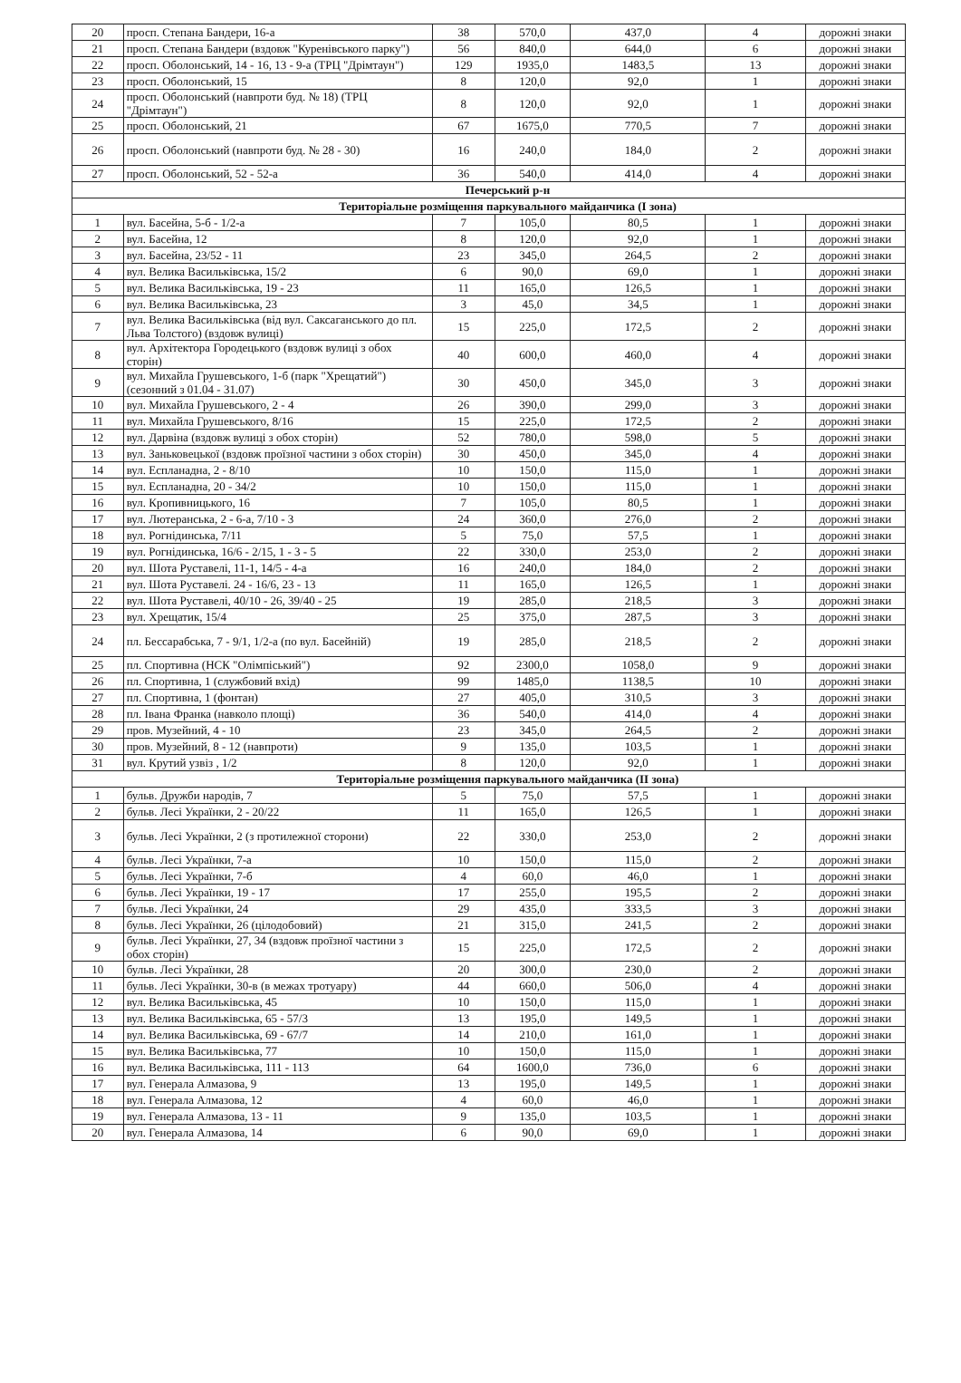| 20 | просп. Степана Бандери, 16-а | 38 | 570,0 | 437,0 | 4 | дорожні знаки |
| 21 | просп. Степана Бандери (вздовж "Куренівського парку") | 56 | 840,0 | 644,0 | 6 | дорожні знаки |
| 22 | просп. Оболонський, 14 - 16, 13 - 9-а (ТРЦ "Дрімтаун") | 129 | 1935,0 | 1483,5 | 13 | дорожні знаки |
| 23 | просп. Оболонський, 15 | 8 | 120,0 | 92,0 | 1 | дорожні знаки |
| 24 | просп. Оболонський (навпроти буд. № 18) (ТРЦ "Дрімтаун") | 8 | 120,0 | 92,0 | 1 | дорожні знаки |
| 25 | просп. Оболонський, 21 | 67 | 1675,0 | 770,5 | 7 | дорожні знаки |
| 26 | просп. Оболонський (навпроти буд. № 28 - 30) | 16 | 240,0 | 184,0 | 2 | дорожні знаки |
| 27 | просп. Оболонський, 52 - 52-а | 36 | 540,0 | 414,0 | 4 | дорожні знаки |
| Печерський р-н | | | | | | |
| Територіальне розміщення паркувального майданчика (I зона) | | | | | | |
| 1 | вул. Басейна, 5-б - 1/2-а | 7 | 105,0 | 80,5 | 1 | дорожні знаки |
| 2 | вул. Басейна, 12 | 8 | 120,0 | 92,0 | 1 | дорожні знаки |
| 3 | вул. Басейна, 23/52 - 11 | 23 | 345,0 | 264,5 | 2 | дорожні знаки |
| 4 | вул. Велика Васильківська, 15/2 | 6 | 90,0 | 69,0 | 1 | дорожні знаки |
| 5 | вул. Велика Васильківська, 19 - 23 | 11 | 165,0 | 126,5 | 1 | дорожні знаки |
| 6 | вул. Велика Васильківська, 23 | 3 | 45,0 | 34,5 | 1 | дорожні знаки |
| 7 | вул. Велика Васильківська (від вул. Саксаганського до пл. Льва Толстого) (вздовж вулиці) | 15 | 225,0 | 172,5 | 2 | дорожні знаки |
| 8 | вул. Архітектора Городецького (вздовж вулиці з обох сторін) | 40 | 600,0 | 460,0 | 4 | дорожні знаки |
| 9 | вул. Михайла Грушевського, 1-б (парк "Хрещатий") (сезонний з 01.04 - 31.07) | 30 | 450,0 | 345,0 | 3 | дорожні знаки |
| 10 | вул. Михайла Грушевського, 2 - 4 | 26 | 390,0 | 299,0 | 3 | дорожні знаки |
| 11 | вул. Михайла Грушевського, 8/16 | 15 | 225,0 | 172,5 | 2 | дорожні знаки |
| 12 | вул. Дарвіна (вздовж вулиці з обох сторін) | 52 | 780,0 | 598,0 | 5 | дорожні знаки |
| 13 | вул. Заньковецької (вздовж проїзної частини з обох сторін) | 30 | 450,0 | 345,0 | 4 | дорожні знаки |
| 14 | вул. Еспланадна, 2 - 8/10 | 10 | 150,0 | 115,0 | 1 | дорожні знаки |
| 15 | вул. Еспланадна, 20 - 34/2 | 10 | 150,0 | 115,0 | 1 | дорожні знаки |
| 16 | вул. Кропивницького, 16 | 7 | 105,0 | 80,5 | 1 | дорожні знаки |
| 17 | вул. Лютеранська, 2 - 6-а, 7/10 - 3 | 24 | 360,0 | 276,0 | 2 | дорожні знаки |
| 18 | вул. Рогнідинська, 7/11 | 5 | 75,0 | 57,5 | 1 | дорожні знаки |
| 19 | вул. Рогнідинська, 16/6 - 2/15, 1 - 3 - 5 | 22 | 330,0 | 253,0 | 2 | дорожні знаки |
| 20 | вул. Шота Руставелі, 11-1, 14/5 - 4-а | 16 | 240,0 | 184,0 | 2 | дорожні знаки |
| 21 | вул. Шота Руставелі. 24 - 16/6, 23 - 13 | 11 | 165,0 | 126,5 | 1 | дорожні знаки |
| 22 | вул. Шота Руставелі, 40/10 - 26, 39/40 - 25 | 19 | 285,0 | 218,5 | 3 | дорожні знаки |
| 23 | вул. Хрещатик, 15/4 | 25 | 375,0 | 287,5 | 3 | дорожні знаки |
| 24 | пл. Бессарабська, 7 - 9/1, 1/2-а (по вул. Басейній) | 19 | 285,0 | 218,5 | 2 | дорожні знаки |
| 25 | пл. Спортивна (НСК "Олімпіський") | 92 | 2300,0 | 1058,0 | 9 | дорожні знаки |
| 26 | пл. Спортивна, 1 (службовий вхід) | 99 | 1485,0 | 1138,5 | 10 | дорожні знаки |
| 27 | пл. Спортивна, 1 (фонтан) | 27 | 405,0 | 310,5 | 3 | дорожні знаки |
| 28 | пл. Івана Франка (навколо площі) | 36 | 540,0 | 414,0 | 4 | дорожні знаки |
| 29 | пров. Музейний, 4 - 10 | 23 | 345,0 | 264,5 | 2 | дорожні знаки |
| 30 | пров. Музейний, 8 - 12 (навпроти) | 9 | 135,0 | 103,5 | 1 | дорожні знаки |
| 31 | вул. Крутий узвіз , 1/2 | 8 | 120,0 | 92,0 | 1 | дорожні знаки |
| Територіальне розміщення паркувального майданчика (II зона) | | | | | | |
| 1 | бульв. Дружби народів, 7 | 5 | 75,0 | 57,5 | 1 | дорожні знаки |
| 2 | бульв. Лесі Українки, 2 - 20/22 | 11 | 165,0 | 126,5 | 1 | дорожні знаки |
| 3 | бульв. Лесі Українки, 2 (з протилежної сторони) | 22 | 330,0 | 253,0 | 2 | дорожні знаки |
| 4 | бульв. Лесі Українки, 7-а | 10 | 150,0 | 115,0 | 2 | дорожні знаки |
| 5 | бульв. Лесі Українки, 7-б | 4 | 60,0 | 46,0 | 1 | дорожні знаки |
| 6 | бульв. Лесі Українки, 19 - 17 | 17 | 255,0 | 195,5 | 2 | дорожні знаки |
| 7 | бульв. Лесі Українки, 24 | 29 | 435,0 | 333,5 | 3 | дорожні знаки |
| 8 | бульв. Лесі Українки, 26 (цілодобовий) | 21 | 315,0 | 241,5 | 2 | дорожні знаки |
| 9 | бульв. Лесі Українки, 27, 34 (вздовж проїзної частини з обох сторін) | 15 | 225,0 | 172,5 | 2 | дорожні знаки |
| 10 | бульв. Лесі Українки, 28 | 20 | 300,0 | 230,0 | 2 | дорожні знаки |
| 11 | бульв. Лесі Українки, 30-в (в межах тротуару) | 44 | 660,0 | 506,0 | 4 | дорожні знаки |
| 12 | вул. Велика Васильківська, 45 | 10 | 150,0 | 115,0 | 1 | дорожні знаки |
| 13 | вул. Велика Васильківська, 65 - 57/3 | 13 | 195,0 | 149,5 | 1 | дорожні знаки |
| 14 | вул. Велика Васильківська, 69 - 67/7 | 14 | 210,0 | 161,0 | 1 | дорожні знаки |
| 15 | вул. Велика Васильківська, 77 | 10 | 150,0 | 115,0 | 1 | дорожні знаки |
| 16 | вул. Велика Васильківська, 111 - 113 | 64 | 1600,0 | 736,0 | 6 | дорожні знаки |
| 17 | вул. Генерала Алмазова, 9 | 13 | 195,0 | 149,5 | 1 | дорожні знаки |
| 18 | вул. Генерала Алмазова, 12 | 4 | 60,0 | 46,0 | 1 | дорожні знаки |
| 19 | вул. Генерала Алмазова, 13 - 11 | 9 | 135,0 | 103,5 | 1 | дорожні знаки |
| 20 | вул. Генерала Алмазова, 14 | 6 | 90,0 | 69,0 | 1 | дорожні знаки |